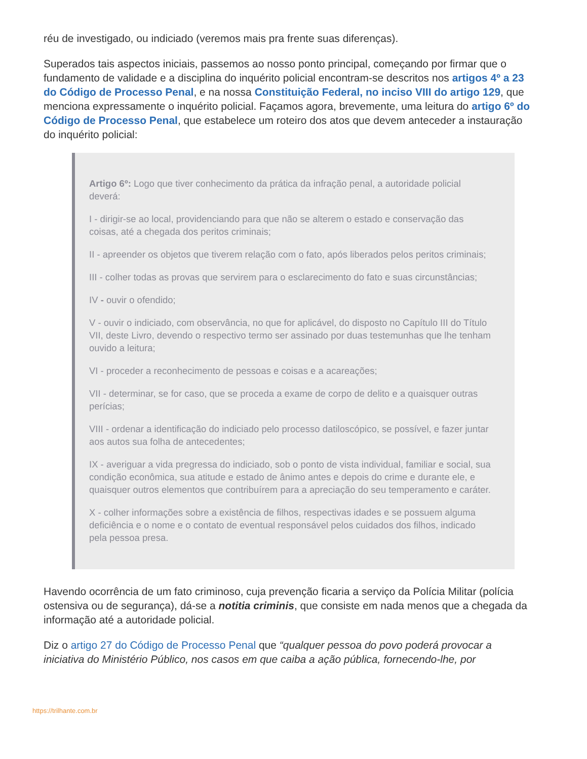réu de investigado, ou indiciado (veremos mais pra frente suas diferenças).
Superados tais aspectos iniciais, passemos ao nosso ponto principal, começando por firmar que o fundamento de validade e a disciplina do inquérito policial encontram-se descritos nos artigos 4º a 23 do Código de Processo Penal, e na nossa Constituição Federal, no inciso VIII do artigo 129, que menciona expressamente o inquérito policial. Façamos agora, brevemente, uma leitura do artigo 6º do Código de Processo Penal, que estabelece um roteiro dos atos que devem anteceder a instauração do inquérito policial:
Artigo 6º: Logo que tiver conhecimento da prática da infração penal, a autoridade policial deverá:
I - dirigir-se ao local, providenciando para que não se alterem o estado e conservação das coisas, até a chegada dos peritos criminais;
II - apreender os objetos que tiverem relação com o fato, após liberados pelos peritos criminais;
III - colher todas as provas que servirem para o esclarecimento do fato e suas circunstâncias;
IV - ouvir o ofendido;
V - ouvir o indiciado, com observância, no que for aplicável, do disposto no Capítulo III do Título VII, deste Livro, devendo o respectivo termo ser assinado por duas testemunhas que lhe tenham ouvido a leitura;
VI - proceder a reconhecimento de pessoas e coisas e a acareações;
VII - determinar, se for caso, que se proceda a exame de corpo de delito e a quaisquer outras perícias;
VIII - ordenar a identificação do indiciado pelo processo datiloscópico, se possível, e fazer juntar aos autos sua folha de antecedentes;
IX - averiguar a vida pregressa do indiciado, sob o ponto de vista individual, familiar e social, sua condição econômica, sua atitude e estado de ânimo antes e depois do crime e durante ele, e quaisquer outros elementos que contribuírem para a apreciação do seu temperamento e caráter.
X - colher informações sobre a existência de filhos, respectivas idades e se possuem alguma deficiência e o nome e o contato de eventual responsável pelos cuidados dos filhos, indicado pela pessoa presa.
Havendo ocorrência de um fato criminoso, cuja prevenção ficaria a serviço da Polícia Militar (polícia ostensiva ou de segurança), dá-se a notitia criminis, que consiste em nada menos que a chegada da informação até a autoridade policial.
Diz o artigo 27 do Código de Processo Penal que “qualquer pessoa do povo poderá provocar a iniciativa do Ministério Público, nos casos em que caiba a ação pública, fornecendo-lhe, por
https://trilhante.com.br